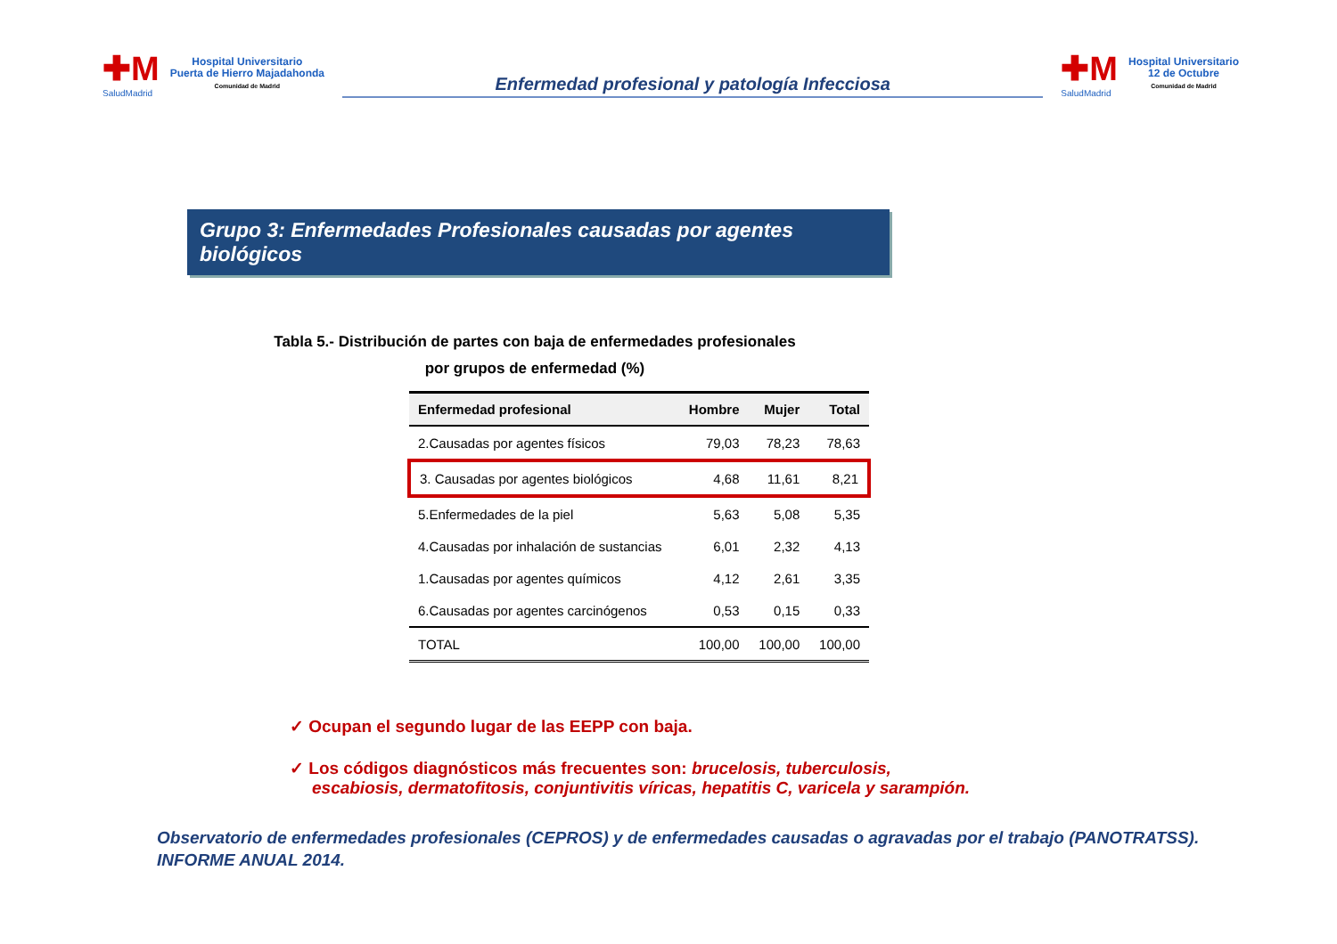✚M
SaludMadrid
Hospital Universitario
Puerta de Hierro Majadahonda
Comunidad de Madrid
Enfermedad profesional y patología Infecciosa
✚M
SaludMadrid
Hospital Universitario
12 de Octubre
Comunidad de Madrid
Grupo 3: Enfermedades Profesionales causadas por agentes biológicos
Tabla 5.- Distribución de partes con baja de enfermedades profesionales
por grupos de enfermedad (%)
| Enfermedad profesional | Hombre | Mujer | Total |
| --- | --- | --- | --- |
| 2.Causadas por agentes físicos | 79,03 | 78,23 | 78,63 |
| 3. Causadas por agentes biológicos | 4,68 | 11,61 | 8,21 |
| 5.Enfermedades de la piel | 5,63 | 5,08 | 5,35 |
| 4.Causadas por inhalación de sustancias | 6,01 | 2,32 | 4,13 |
| 1.Causadas por agentes químicos | 4,12 | 2,61 | 3,35 |
| 6.Causadas por agentes carcinógenos | 0,53 | 0,15 | 0,33 |
| TOTAL | 100,00 | 100,00 | 100,00 |
✓ Ocupan el segundo lugar de las EEPP con baja.
✓ Los códigos diagnósticos más frecuentes son: brucelosis, tuberculosis, escabiosis, dermatofitosis, conjuntivitis víricas, hepatitis C, varicela y sarampión.
Observatorio de enfermedades profesionales (CEPROS) y de enfermedades causadas o agravadas por el trabajo (PANOTRATSS).
INFORME ANUAL 2014.